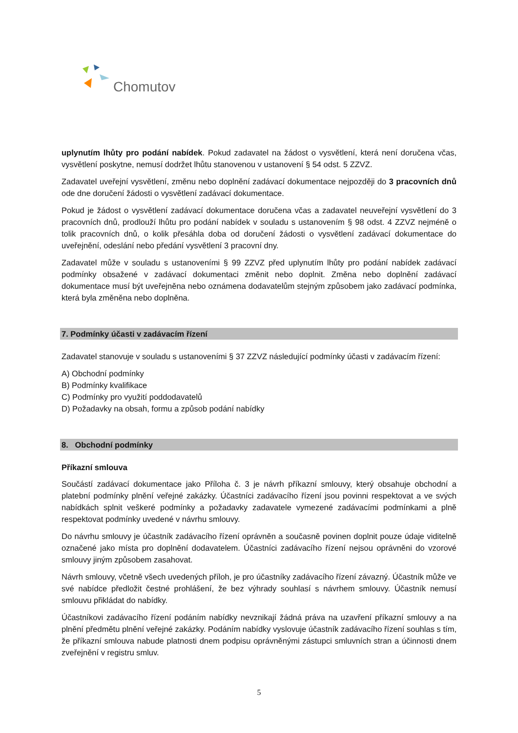Chomutov
uplynutím lhůty pro podání nabídek. Pokud zadavatel na žádost o vysvětlení, která není doručena včas, vysvětlení poskytne, nemusí dodržet lhůtu stanovenou v ustanovení § 54 odst. 5 ZZVZ.
Zadavatel uveřejní vysvětlení, změnu nebo doplnění zadávací dokumentace nejpozději do 3 pracovních dnů ode dne doručení žádosti o vysvětlení zadávací dokumentace.
Pokud je žádost o vysvětlení zadávací dokumentace doručena včas a zadavatel neuveřejní vysvětlení do 3 pracovních dnů, prodlouží lhůtu pro podání nabídek v souladu s ustanovením § 98 odst. 4 ZZVZ nejméně o tolik pracovních dnů, o kolik přesáhla doba od doručení žádosti o vysvětlení zadávací dokumentace do uveřejnění, odeslání nebo předání vysvětlení 3 pracovní dny.
Zadavatel může v souladu s ustanoveními § 99 ZZVZ před uplynutím lhůty pro podání nabídek zadávací podmínky obsažené v zadávací dokumentaci změnit nebo doplnit. Změna nebo doplnění zadávací dokumentace musí být uveřejněna nebo oznámena dodavatelům stejným způsobem jako zadávací podmínka, která byla změněna nebo doplněna.
7. Podmínky účasti v zadávacím řízení
Zadavatel stanovuje v souladu s ustanoveními § 37 ZZVZ následující podmínky účasti v zadávacím řízení:
A) Obchodní podmínky
B) Podmínky kvalifikace
C) Podmínky pro využití poddodavatelů
D) Požadavky na obsah, formu a způsob podání nabídky
8. Obchodní podmínky
Příkazní smlouva
Součástí zadávací dokumentace jako Příloha č. 3 je návrh příkazní smlouvy, který obsahuje obchodní a platební podmínky plnění veřejné zakázky. Účastníci zadávacího řízení jsou povinni respektovat a ve svých nabídkách splnit veškeré podmínky a požadavky zadavatele vymezené zadávacími podmínkami a plně respektovat podmínky uvedené v návrhu smlouvy.
Do návrhu smlouvy je účastník zadávacího řízení oprávněn a současně povinen doplnit pouze údaje viditelně označené jako místa pro doplnění dodavatelem. Účastníci zadávacího řízení nejsou oprávněni do vzorové smlouvy jiným způsobem zasahovat.
Návrh smlouvy, včetně všech uvedených příloh, je pro účastníky zadávacího řízení závazný. Účastník může ve své nabídce předložit čestné prohlášení, že bez výhrady souhlasí s návrhem smlouvy. Účastník nemusí smlouvu přikládat do nabídky.
Účastníkovi zadávacího řízení podáním nabídky nevznikají žádná práva na uzavření příkazní smlouvy a na plnění předmětu plnění veřejné zakázky. Podáním nabídky vyslovuje účastník zadávacího řízení souhlas s tím, že příkazní smlouva nabude platnosti dnem podpisu oprávněnými zástupci smluvních stran a účinnosti dnem zveřejnění v registru smluv.
5